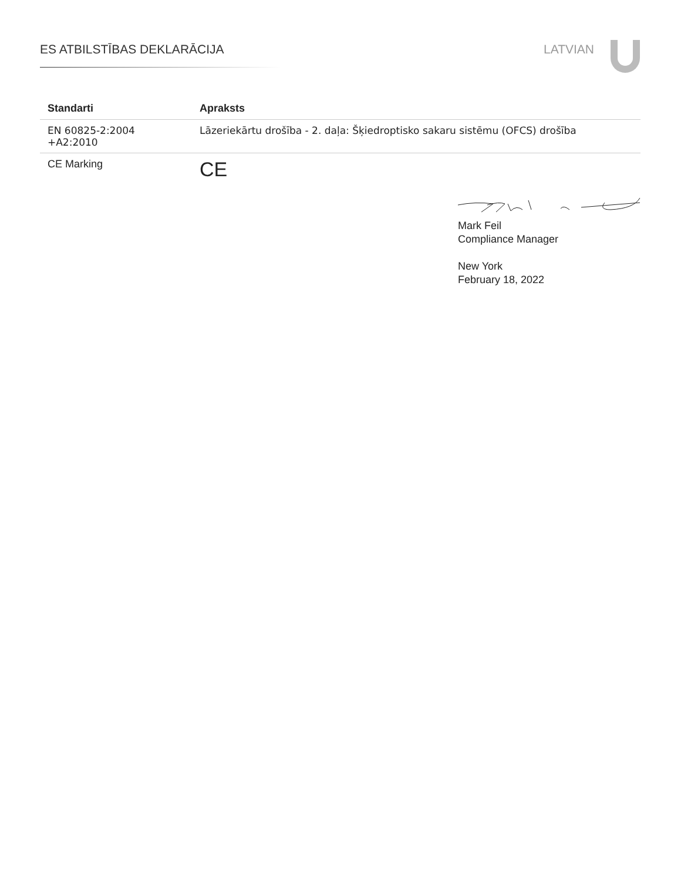ES ATBILSTĪBAS DEKLARĀCIJA LATVIAN
| Standarti | Apraksts |
| --- | --- |
| EN 60825-2:2004 +A2:2010 | Lāzeriekārtu drošība - 2. daļa: Šķiedroptisko sakaru sistēmu (OFCS) drošība |
| CE Marking | CE |
Mark Feil
Compliance Manager
New York
February 18, 2022